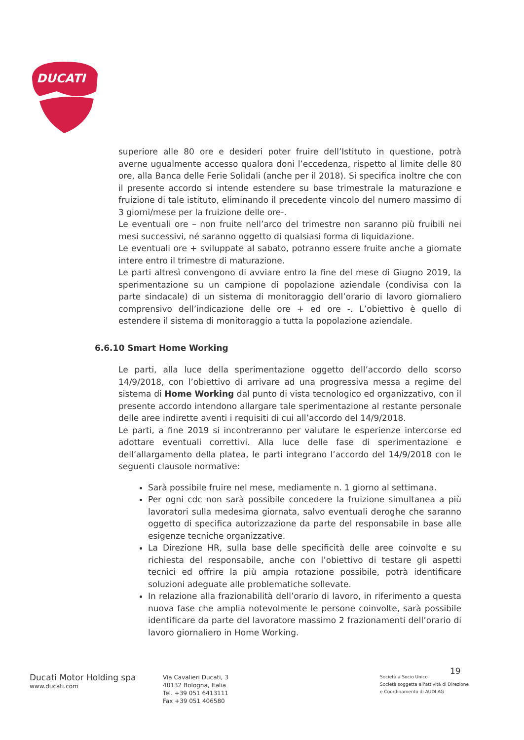DUCATI
superiore alle 80 ore e desideri poter fruire dell’Istituto in questione, potrà averne ugualmente accesso qualora doni l’eccedenza, rispetto al limite delle 80 ore, alla Banca delle Ferie Solidali (anche per il 2018). Si specifica inoltre che con il presente accordo si intende estendere su base trimestrale la maturazione e fruizione di tale istituto, eliminando il precedente vincolo del numero massimo di 3 giorni/mese per la fruizione delle ore-.
Le eventuali ore – non fruite nell’arco del trimestre non saranno più fruibili nei mesi successivi, né saranno oggetto di qualsiasi forma di liquidazione.
Le eventuali ore + sviluppate al sabato, potranno essere fruite anche a giornate intere entro il trimestre di maturazione.
Le parti altresì convengono di avviare entro la fine del mese di Giugno 2019, la sperimentazione su un campione di popolazione aziendale (condivisa con la parte sindacale) di un sistema di monitoraggio dell’orario di lavoro giornaliero comprensivo dell’indicazione delle ore + ed ore -. L’obiettivo è quello di estendere il sistema di monitoraggio a tutta la popolazione aziendale.
6.6.10 Smart Home Working
Le parti, alla luce della sperimentazione oggetto dell’accordo dello scorso 14/9/2018, con l’obiettivo di arrivare ad una progressiva messa a regime del sistema di Home Working dal punto di vista tecnologico ed organizzativo, con il presente accordo intendono allargare tale sperimentazione al restante personale delle aree indirette aventi i requisiti di cui all’accordo del 14/9/2018.
Le parti, a fine 2019 si incontreranno per valutare le esperienze intercorse ed adottare eventuali correttivi. Alla luce delle fase di sperimentazione e dell’allargamento della platea, le parti integrano l’accordo del 14/9/2018 con le seguenti clausole normative:
Sarà possibile fruire nel mese, mediamente n. 1 giorno al settimana.
Per ogni cdc non sarà possibile concedere la fruizione simultanea a più lavoratori sulla medesima giornata, salvo eventuali deroghe che saranno oggetto di specifica autorizzazione da parte del responsabile in base alle esigenze tecniche organizzative.
La Direzione HR, sulla base delle specificità delle aree coinvolte e su richiesta del responsabile, anche con l’obiettivo di testare gli aspetti tecnici ed offrire la più ampia rotazione possibile, potrà identificare soluzioni adeguate alle problematiche sollevate.
In relazione alla frazionabilità dell’orario di lavoro, in riferimento a questa nuova fase che amplia notevolmente le persone coinvolte, sarà possibile identificare da parte del lavoratore massimo 2 frazionamenti dell’orario di lavoro giornaliero in Home Working.
19
Ducati Motor Holding spa
www.ducati.com
Via Cavalieri Ducati, 3
40132 Bologna, Italia
Tel. +39 051 6413111
Fax +39 051 406580
Società a Socio Unico
Società soggetta all'attività di Direzione
e Coordinamento di AUDI AG